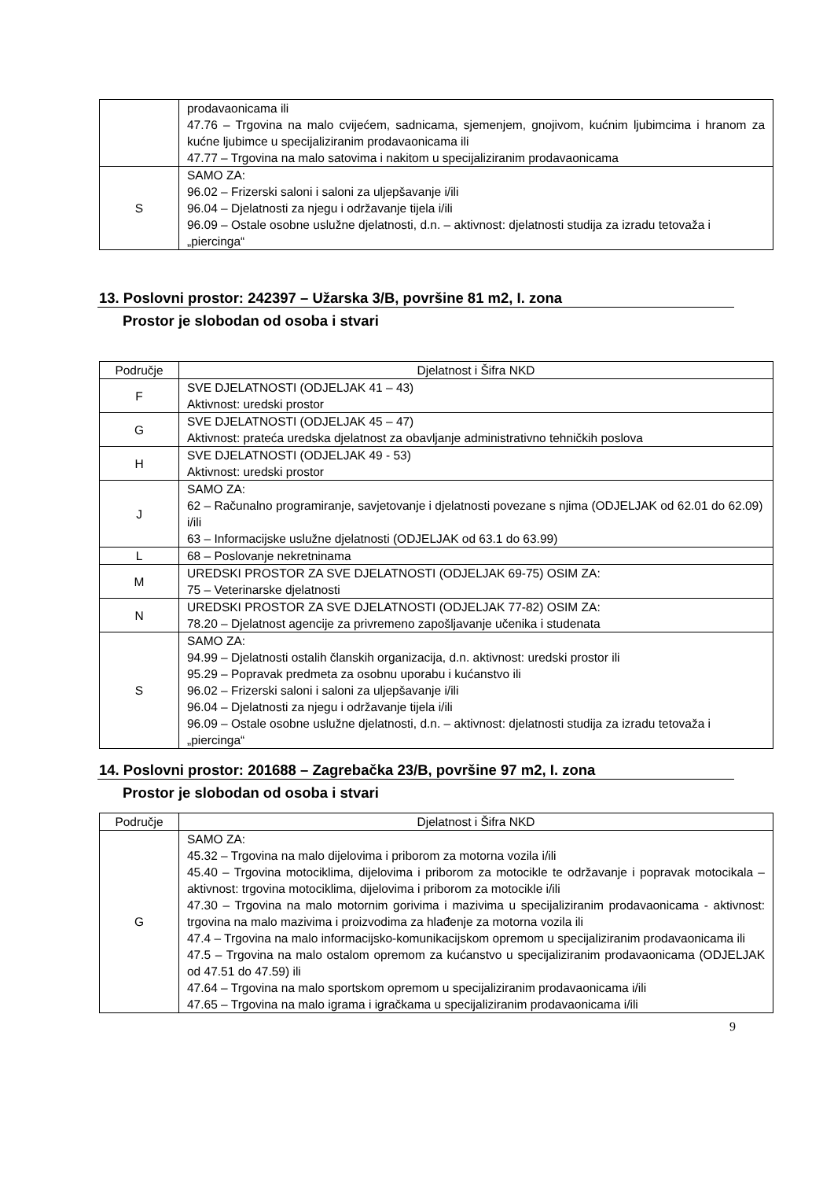| | prodavaonicama ili 47.76 – Trgovina na malo cvijećem, sadnicama, sjemenjem, gnojivom, kućnim ljubimcima i hranom za kućne ljubimce u specijaliziranim prodavaonicama ili 47.77 – Trgovina na malo satovima i nakitom u specijaliziranim prodavaonicama |
| S | SAMO ZA: 96.02 – Frizerski saloni i saloni za uljepšavanje i/ili 96.04 – Djelatnosti za njegu i održavanje tijela i/ili 96.09 – Ostale osobne uslužne djelatnosti, d.n. – aktivnost: djelatnosti studija za izradu tetovaža i „piercinga“ |
13. Poslovni prostor: 242397 – Užarska 3/B, površine 81 m2, I. zona
Prostor je slobodan od osoba i stvari
| Područje | Djelatnost i Šifra NKD |
| --- | --- |
| F | SVE DJELATNOSTI (ODJELJAK 41 – 43) Aktivnost: uredski prostor |
| G | SVE DJELATNOSTI (ODJELJAK 45 – 47) Aktivnost: prateća uredska djelatnost za obavljanje administrativno tehničkih poslova |
| H | SVE DJELATNOSTI (ODJELJAK 49 - 53) Aktivnost: uredski prostor |
| J | SAMO ZA: 62 – Računalno programiranje, savjetovanje i djelatnosti povezane s njima (ODJELJAK od 62.01 do 62.09) i/ili 63 – Informacijske uslužne djelatnosti (ODJELJAK od 63.1 do 63.99) |
| L | 68 – Poslovanje nekretninama |
| M | UREDSKI PROSTOR ZA SVE DJELATNOSTI (ODJELJAK 69-75) OSIM ZA: 75 – Veterinarske djelatnosti |
| N | UREDSKI PROSTOR ZA SVE DJELATNOSTI (ODJELJAK 77-82) OSIM ZA: 78.20 – Djelatnost agencije za privremeno zapošljavanje učenika i studenata |
| S | SAMO ZA: 94.99 – Djelatnosti ostalih članskih organizacija, d.n. aktivnost: uredski prostor ili 95.29 – Popravak predmeta za osobnu uporabu i kućanstvo ili 96.02 – Frizerski saloni i saloni za uljepšavanje i/ili 96.04 – Djelatnosti za njegu i održavanje tijela i/ili 96.09 – Ostale osobne uslužne djelatnosti, d.n. – aktivnost: djelatnosti studija za izradu tetovaža i „piercinga“ |
14. Poslovni prostor: 201688 – Zagrebačka 23/B, površine 97 m2, I. zona
Prostor je slobodan od osoba i stvari
| Područje | Djelatnost i Šifra NKD |
| --- | --- |
| G | SAMO ZA: 45.32 – Trgovina na malo dijelovima i priborom za motorna vozila i/ili 45.40 – Trgovina motociklima, dijelovima i priborom za motocikle te održavanje i popravak motocikala – aktivnost: trgovina motociklima, dijelovima i priborom za motocikle i/ili 47.30 – Trgovina na malo motornim gorivima i mazivima u specijaliziranim prodavaonicama - aktivnost: trgovina na malo mazivima i proizvodima za hlađenje za motorna vozila ili 47.4 – Trgovina na malo informacijsko-komunikacijskom opremom u specijaliziranim prodavaonicama ili 47.5 – Trgovina na malo ostalom opremom za kućanstvo u specijaliziranim prodavaonicama (ODJELJAK od 47.51 do 47.59) ili 47.64 – Trgovina na malo sportskom opremom u specijaliziranim prodavaonicama i/ili 47.65 – Trgovina na malo igrama i igračkama u specijaliziranim prodavaonicama i/ili |
9